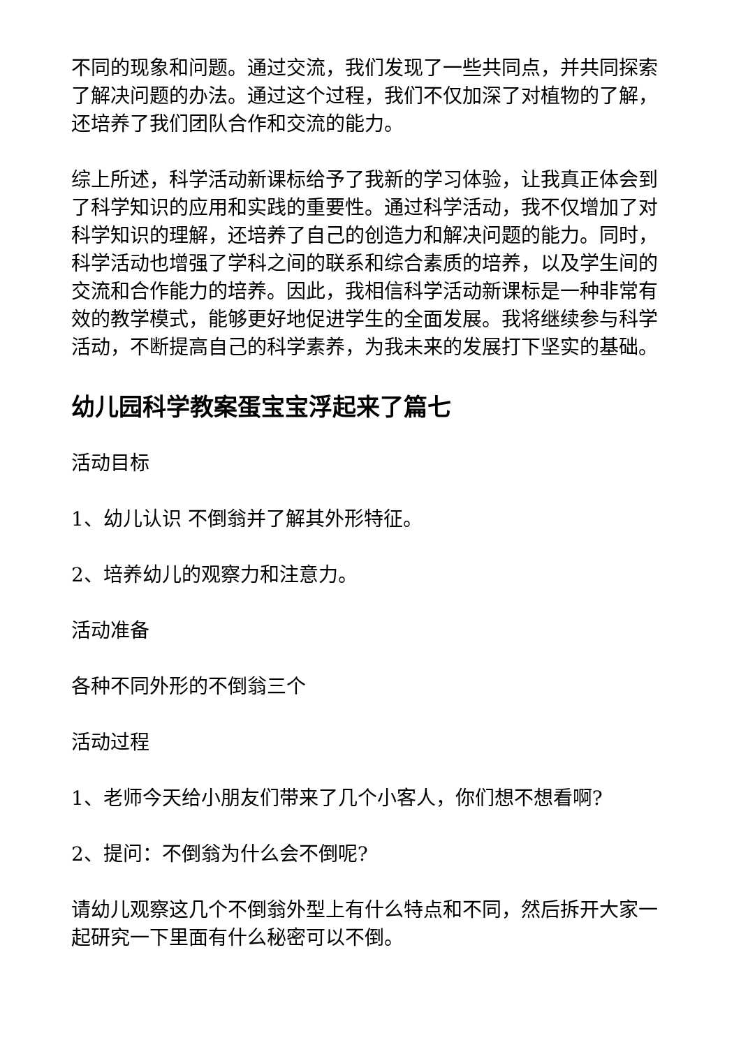不同的现象和问题。通过交流，我们发现了一些共同点，并共同探索了解决问题的办法。通过这个过程，我们不仅加深了对植物的了解，还培养了我们团队合作和交流的能力。
综上所述，科学活动新课标给予了我新的学习体验，让我真正体会到了科学知识的应用和实践的重要性。通过科学活动，我不仅增加了对科学知识的理解，还培养了自己的创造力和解决问题的能力。同时，科学活动也增强了学科之间的联系和综合素质的培养，以及学生间的交流和合作能力的培养。因此，我相信科学活动新课标是一种非常有效的教学模式，能够更好地促进学生的全面发展。我将继续参与科学活动，不断提高自己的科学素养，为我未来的发展打下坚实的基础。
幼儿园科学教案蛋宝宝浮起来了篇七
活动目标
1、幼儿认识 不倒翁并了解其外形特征。
2、培养幼儿的观察力和注意力。
活动准备
各种不同外形的不倒翁三个
活动过程
1、老师今天给小朋友们带来了几个小客人，你们想不想看啊?
2、提问：不倒翁为什么会不倒呢?
请幼儿观察这几个不倒翁外型上有什么特点和不同，然后拆开大家一起研究一下里面有什么秘密可以不倒。